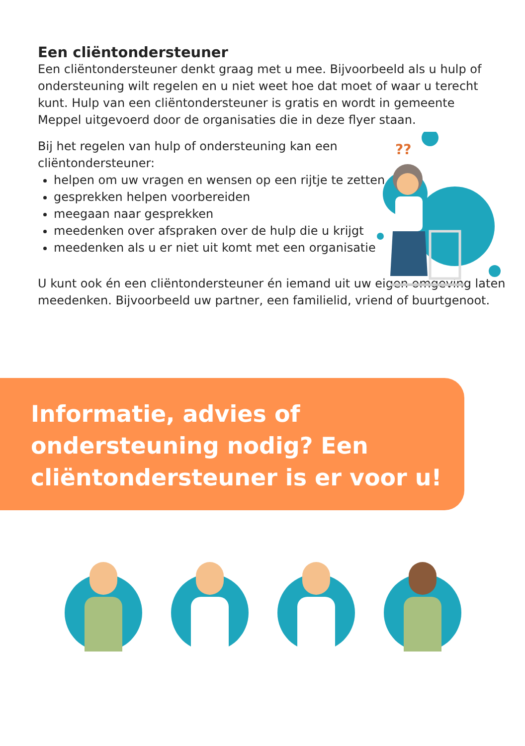??
Een cliëntondersteuner
Een cliëntondersteuner denkt graag met u mee. Bijvoorbeeld als u hulp of ondersteuning wilt regelen en u niet weet hoe dat moet of waar u terecht kunt. Hulp van een cliëntondersteuner is gratis en wordt in gemeente Meppel uitgevoerd door de organisaties die in deze flyer staan.
Bij het regelen van hulp of ondersteuning kan een cliëntondersteuner:
helpen om uw vragen en wensen op een rijtje te zetten
gesprekken helpen voorbereiden
meegaan naar gesprekken
meedenken over afspraken over de hulp die u krijgt
meedenken als u er niet uit komt met een organisatie
U kunt ook én een cliëntondersteuner én iemand uit uw eigen omgeving laten meedenken. Bijvoorbeeld uw partner, een familielid, vriend of buurtgenoot.
Informatie, advies of ondersteuning nodig? Een cliëntondersteuner is er voor u!